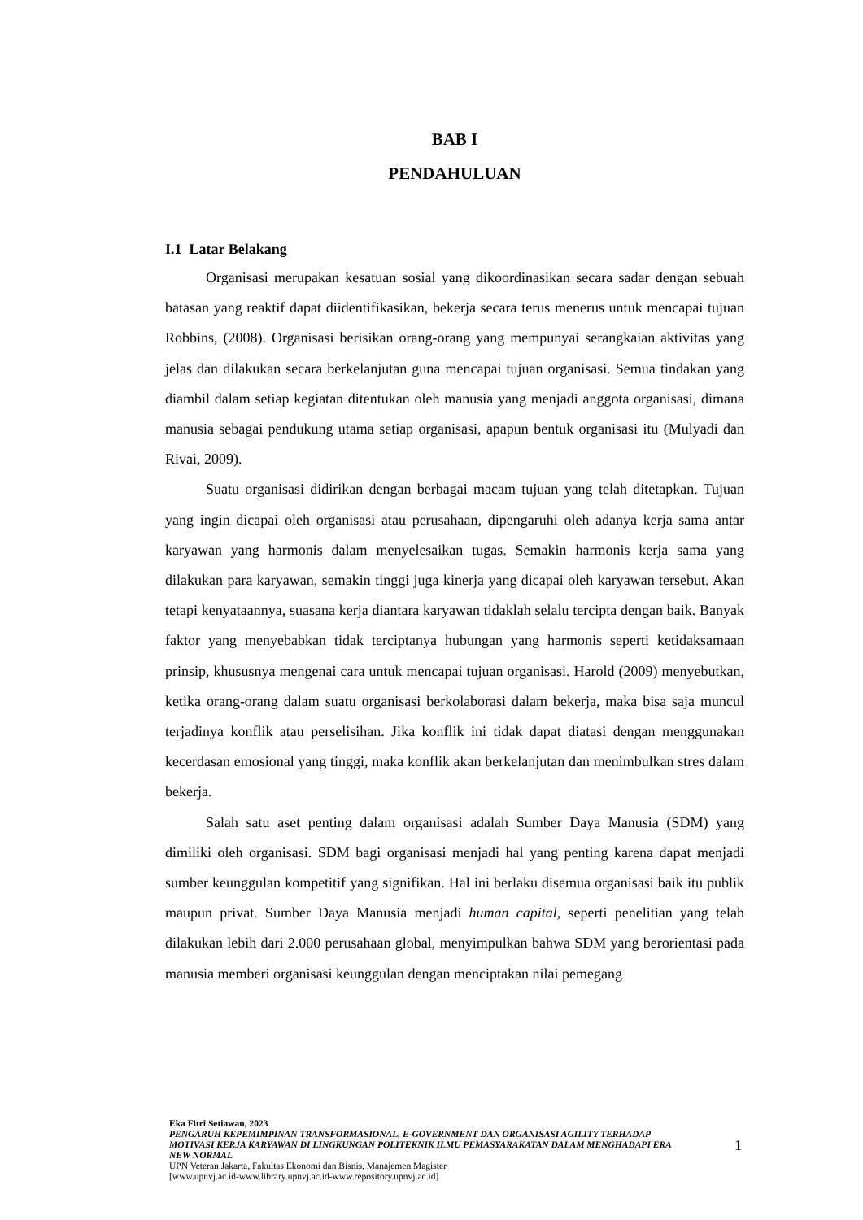BAB I
PENDAHULUAN
I.1 Latar Belakang
Organisasi merupakan kesatuan sosial yang dikoordinasikan secara sadar dengan sebuah batasan yang reaktif dapat diidentifikasikan, bekerja secara terus menerus untuk mencapai tujuan Robbins, (2008). Organisasi berisikan orang-orang yang mempunyai serangkaian aktivitas yang jelas dan dilakukan secara berkelanjutan guna mencapai tujuan organisasi. Semua tindakan yang diambil dalam setiap kegiatan ditentukan oleh manusia yang menjadi anggota organisasi, dimana manusia sebagai pendukung utama setiap organisasi, apapun bentuk organisasi itu (Mulyadi dan Rivai, 2009).
Suatu organisasi didirikan dengan berbagai macam tujuan yang telah ditetapkan. Tujuan yang ingin dicapai oleh organisasi atau perusahaan, dipengaruhi oleh adanya kerja sama antar karyawan yang harmonis dalam menyelesaikan tugas. Semakin harmonis kerja sama yang dilakukan para karyawan, semakin tinggi juga kinerja yang dicapai oleh karyawan tersebut. Akan tetapi kenyataannya, suasana kerja diantara karyawan tidaklah selalu tercipta dengan baik. Banyak faktor yang menyebabkan tidak terciptanya hubungan yang harmonis seperti ketidaksamaan prinsip, khususnya mengenai cara untuk mencapai tujuan organisasi. Harold (2009) menyebutkan, ketika orang-orang dalam suatu organisasi berkolaborasi dalam bekerja, maka bisa saja muncul terjadinya konflik atau perselisihan. Jika konflik ini tidak dapat diatasi dengan menggunakan kecerdasan emosional yang tinggi, maka konflik akan berkelanjutan dan menimbulkan stres dalam bekerja.
Salah satu aset penting dalam organisasi adalah Sumber Daya Manusia (SDM) yang dimiliki oleh organisasi. SDM bagi organisasi menjadi hal yang penting karena dapat menjadi sumber keunggulan kompetitif yang signifikan. Hal ini berlaku disemua organisasi baik itu publik maupun privat. Sumber Daya Manusia menjadi human capital, seperti penelitian yang telah dilakukan lebih dari 2.000 perusahaan global, menyimpulkan bahwa SDM yang berorientasi pada manusia memberi organisasi keunggulan dengan menciptakan nilai pemegang
Eka Fitri Setiawan, 2023
PENGARUH KEPEMIMPINAN TRANSFORMASIONAL, E-GOVERNMENT DAN ORGANISASI AGILITY TERHADAP MOTIVASI KERJA KARYAWAN DI LINGKUNGAN POLITEKNIK ILMU PEMASYARAKATAN DALAM MENGHADAPI ERA NEW NORMAL
UPN Veteran Jakarta, Fakultas Ekonomi dan Bisnis, Manajemen Magister
[www.upnvj.ac.id-www.library.upnvj.ac.id-www.repository.upnvj.ac.id]
1